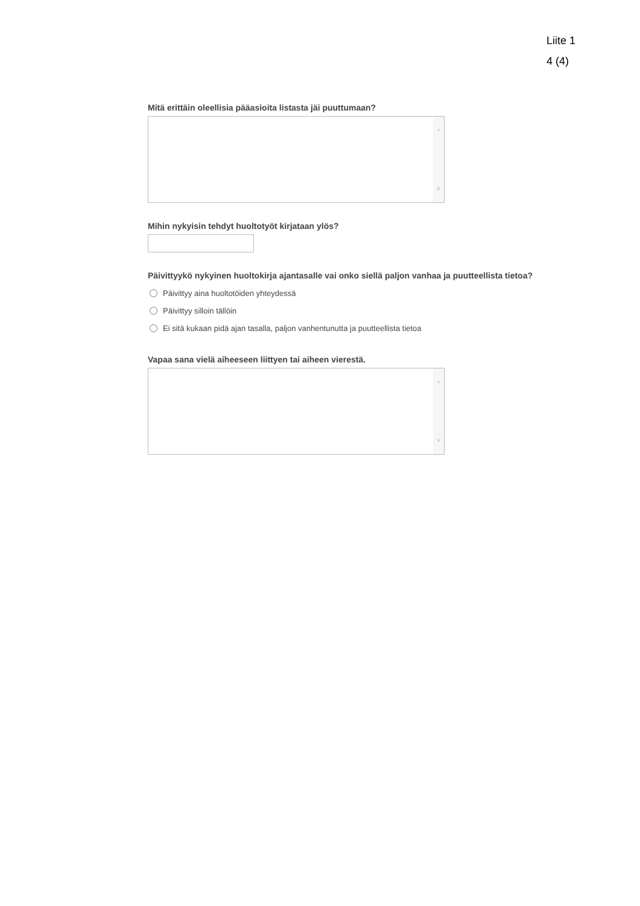Liite 1
4 (4)
Mitä erittäin oleellisia pääasioita listasta jäi puuttumaan?
^
v
Mihin nykyisin tehdyt huoltotyöt kirjataan ylös?
Päivittyykö nykyinen huoltokirja ajantasalle vai onko siellä paljon vanhaa ja puutteellista tietoa?
Päivittyy aina huoltotöiden yhteydessä
Päivittyy silloin tällöin
Ei sitä kukaan pidä ajan tasalla, paljon vanhentunutta ja puutteellista tietoa
Vapaa sana vielä aiheeseen liittyen tai aiheen vierestä.
^
v